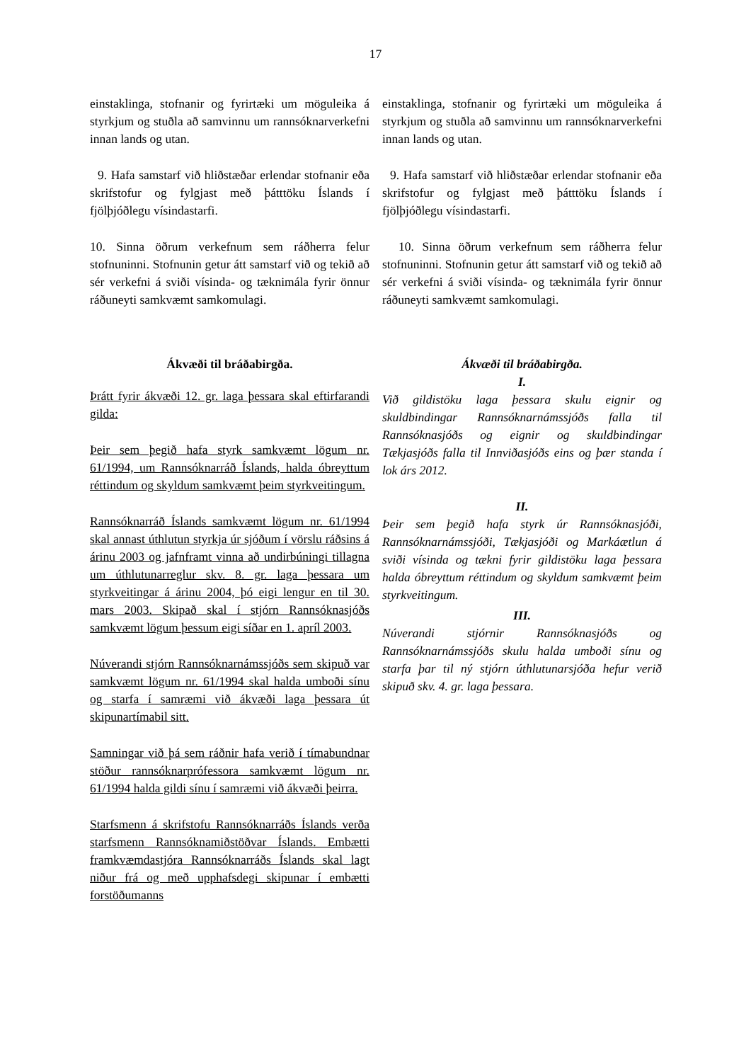17
einstaklinga, stofnanir og fyrirtæki um möguleika á styrkjum og stuðla að samvinnu um rannsóknarverkefni innan lands og utan.
9. Hafa samstarf við hliðstæðar erlendar stofnanir eða skrifstofur og fylgjast með þátttöku Íslands í fjölþjóðlegu vísindastarfi.
10. Sinna öðrum verkefnum sem ráðherra felur stofnuninni. Stofnunin getur átt samstarf við og tekið að sér verkefni á sviði vísinda- og tæknimála fyrir önnur ráðuneyti samkvæmt samkomulagi.
Ákvæði til bráðabirgða.
Þrátt fyrir ákvæði 12. gr. laga þessara skal eftirfarandi gilda:
Þeir sem þegið hafa styrk samkvæmt lögum nr. 61/1994, um Rannsóknarráð Íslands, halda óbreyttum réttindum og skyldum samkvæmt þeim styrkveitingum.
Rannsóknarráð Íslands samkvæmt lögum nr. 61/1994 skal annast úthlutun styrkja úr sjóðum í vörslu ráðsins á árinu 2003 og jafnframt vinna að undirbúningi tillagna um úthlutunarreglur skv. 8. gr. laga þessara um styrkveitingar á árinu 2004, þó eigi lengur en til 30. mars 2003. Skipað skal í stjórn Rannsóknasjóðs samkvæmt lögum þessum eigi síðar en 1. apríl 2003.
Núverandi stjórn Rannsóknarnámssjóðs sem skipuð var samkvæmt lögum nr. 61/1994 skal halda umboði sínu og starfa í samræmi við ákvæði laga þessara út skipunartímabil sitt.
Samningar við þá sem ráðnir hafa verið í tímabundnar stöður rannsóknarprófessora samkvæmt lögum nr. 61/1994 halda gildi sínu í samræmi við ákvæði þeirra.
Starfsmenn á skrifstofu Rannsóknarráðs Íslands verða starfsmenn Rannsóknamiðstöðvar Íslands. Embætti framkvæmdastjóra Rannsóknarráðs Íslands skal lagt niður frá og með upphafsdegi skipunar í embætti forstöðumanns
einstaklinga, stofnanir og fyrirtæki um möguleika á styrkjum og stuðla að samvinnu um rannsóknarverkefni innan lands og utan.
9. Hafa samstarf við hliðstæðar erlendar stofnanir eða skrifstofur og fylgjast með þátttöku Íslands í fjölþjóðlegu vísindastarfi.
10. Sinna öðrum verkefnum sem ráðherra felur stofnuninni. Stofnunin getur átt samstarf við og tekið að sér verkefni á sviði vísinda- og tæknimála fyrir önnur ráðuneyti samkvæmt samkomulagi.
Ákvæði til bráðabirgða.
I.
Við gildistöku laga þessara skulu eignir og skuldbindingar Rannsóknarnámssjóðs falla til Rannsóknasjóðs og eignir og skuldbindingar Tækjasjóðs falla til Innviðasjóðs eins og þær standa í lok árs 2012.
II.
Þeir sem þegið hafa styrk úr Rannsóknasjóði, Rannsóknarnámssjóði, Tækjasjóði og Markáætlun á sviði vísinda og tækni fyrir gildistöku laga þessara halda óbreyttum réttindum og skyldum samkvæmt þeim styrkveitingum.
III.
Núverandi stjórnir Rannsóknasjóðs og Rannsóknarnámssjóðs skulu halda umboði sínu og starfa þar til ný stjórn úthlutunarsjóða hefur verið skipuð skv. 4. gr. laga þessara.